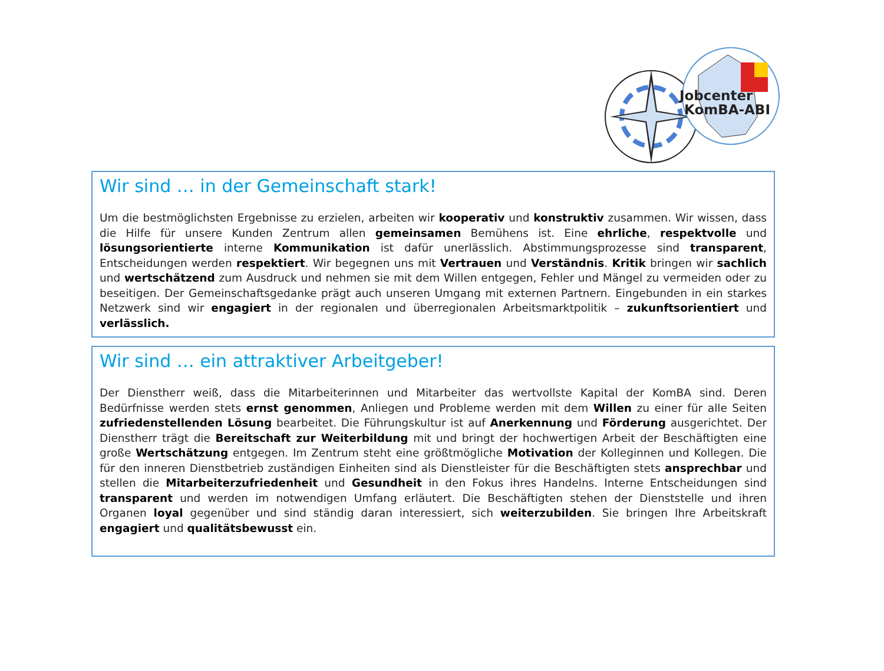Jobcenter
KomBA-ABI
Wir sind … in der Gemeinschaft stark!
Um die bestmöglichsten Ergebnisse zu erzielen, arbeiten wir kooperativ und konstruktiv zusammen. Wir wissen, dass die Hilfe für unsere Kunden Zentrum allen gemeinsamen Bemühens ist. Eine ehrliche, respektvolle und lösungsorientierte interne Kommunikation ist dafür unerlässlich. Abstimmungsprozesse sind transparent, Entscheidungen werden respektiert. Wir begegnen uns mit Vertrauen und Verständnis. Kritik bringen wir sachlich und wertschätzend zum Ausdruck und nehmen sie mit dem Willen entgegen, Fehler und Mängel zu vermeiden oder zu beseitigen. Der Gemeinschaftsgedanke prägt auch unseren Umgang mit externen Partnern. Eingebunden in ein starkes Netzwerk sind wir engagiert in der regionalen und überregionalen Arbeitsmarktpolitik – zukunftsorientiert und verlässlich.
Wir sind … ein attraktiver Arbeitgeber!
Der Dienstherr weiß, dass die Mitarbeiterinnen und Mitarbeiter das wertvollste Kapital der KomBA sind. Deren Bedürfnisse werden stets ernst genommen, Anliegen und Probleme werden mit dem Willen zu einer für alle Seiten zufriedenstellenden Lösung bearbeitet. Die Führungskultur ist auf Anerkennung und Förderung ausgerichtet. Der Dienstherr trägt die Bereitschaft zur Weiterbildung mit und bringt der hochwertigen Arbeit der Beschäftigten eine große Wertschätzung entgegen. Im Zentrum steht eine größtmögliche Motivation der Kolleginnen und Kollegen. Die für den inneren Dienstbetrieb zuständigen Einheiten sind als Dienstleister für die Beschäftigten stets ansprechbar und stellen die Mitarbeiterzufriedenheit und Gesundheit in den Fokus ihres Handelns. Interne Entscheidungen sind transparent und werden im notwendigen Umfang erläutert. Die Beschäftigten stehen der Dienststelle und ihren Organen loyal gegenüber und sind ständig daran interessiert, sich weiterzubilden. Sie bringen Ihre Arbeitskraft engagiert und qualitätsbewusst ein.